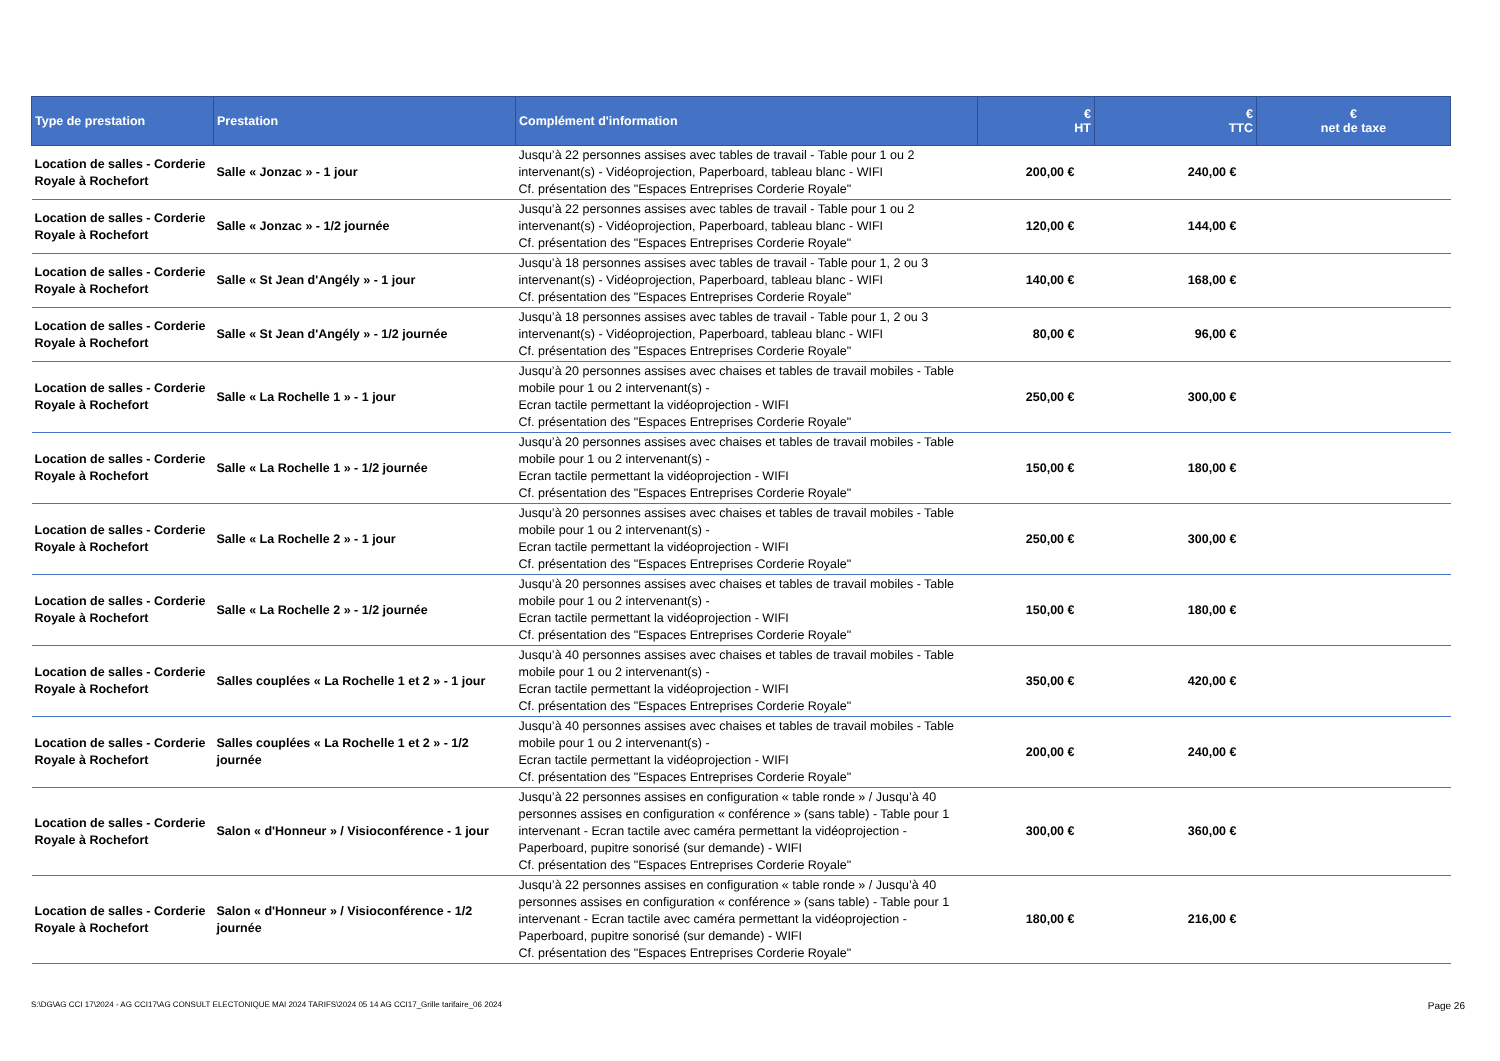| Type de prestation | Prestation | Complément d'information | € HT | € TTC | € net de taxe |
| --- | --- | --- | --- | --- | --- |
| Location de salles - Corderie Royale à Rochefort | Salle « Jonzac » - 1 jour | Jusqu’à 22 personnes assises avec tables de travail - Table pour 1 ou 2 intervenant(s) - Vidéoprojection, Paperboard, tableau blanc - WIFI Cf. présentation des "Espaces Entreprises Corderie Royale" | 200,00 € | 240,00 € | |
| Location de salles - Corderie Royale à Rochefort | Salle « Jonzac » - 1/2 journée | Jusqu’à 22 personnes assises avec tables de travail - Table pour 1 ou 2 intervenant(s) - Vidéoprojection, Paperboard, tableau blanc - WIFI Cf. présentation des "Espaces Entreprises Corderie Royale" | 120,00 € | 144,00 € | |
| Location de salles - Corderie Royale à Rochefort | Salle « St Jean d'Angély » - 1 jour | Jusqu’à 18 personnes assises avec tables de travail - Table pour 1, 2 ou 3 intervenant(s) - Vidéoprojection, Paperboard, tableau blanc - WIFI Cf. présentation des "Espaces Entreprises Corderie Royale" | 140,00 € | 168,00 € | |
| Location de salles - Corderie Royale à Rochefort | Salle « St Jean d'Angély » - 1/2 journée | Jusqu’à 18 personnes assises avec tables de travail - Table pour 1, 2 ou 3 intervenant(s) - Vidéoprojection, Paperboard, tableau blanc - WIFI Cf. présentation des "Espaces Entreprises Corderie Royale" | 80,00 € | 96,00 € | |
| Location de salles - Corderie Royale à Rochefort | Salle « La Rochelle 1 » - 1 jour | Jusqu’à 20 personnes assises avec chaises et tables de travail mobiles - Table mobile pour 1 ou 2 intervenant(s) - Ecran tactile permettant la vidéoprojection - WIFI Cf. présentation des "Espaces Entreprises Corderie Royale" | 250,00 € | 300,00 € | |
| Location de salles - Corderie Royale à Rochefort | Salle « La Rochelle 1 » - 1/2 journée | Jusqu’à 20 personnes assises avec chaises et tables de travail mobiles - Table mobile pour 1 ou 2 intervenant(s) - Ecran tactile permettant la vidéoprojection - WIFI Cf. présentation des "Espaces Entreprises Corderie Royale" | 150,00 € | 180,00 € | |
| Location de salles - Corderie Royale à Rochefort | Salle « La Rochelle 2 » - 1 jour | Jusqu’à 20 personnes assises avec chaises et tables de travail mobiles - Table mobile pour 1 ou 2 intervenant(s) - Ecran tactile permettant la vidéoprojection - WIFI Cf. présentation des "Espaces Entreprises Corderie Royale" | 250,00 € | 300,00 € | |
| Location de salles - Corderie Royale à Rochefort | Salle « La Rochelle 2 » - 1/2 journée | Jusqu’à 20 personnes assises avec chaises et tables de travail mobiles - Table mobile pour 1 ou 2 intervenant(s) - Ecran tactile permettant la vidéoprojection - WIFI Cf. présentation des "Espaces Entreprises Corderie Royale" | 150,00 € | 180,00 € | |
| Location de salles - Corderie Royale à Rochefort | Salles couplées « La Rochelle 1 et 2 » - 1 jour | Jusqu’à 40 personnes assises avec chaises et tables de travail mobiles - Table mobile pour 1 ou 2 intervenant(s) - Ecran tactile permettant la vidéoprojection - WIFI Cf. présentation des "Espaces Entreprises Corderie Royale" | 350,00 € | 420,00 € | |
| Location de salles - Corderie Royale à Rochefort | Salles couplées « La Rochelle 1 et 2 » - 1/2 journée | Jusqu’à 40 personnes assises avec chaises et tables de travail mobiles - Table mobile pour 1 ou 2 intervenant(s) - Ecran tactile permettant la vidéoprojection - WIFI Cf. présentation des "Espaces Entreprises Corderie Royale" | 200,00 € | 240,00 € | |
| Location de salles - Corderie Royale à Rochefort | Salon « d'Honneur » / Visioconférence - 1 jour | Jusqu’à 22 personnes assises en configuration « table ronde » / Jusqu’à 40 personnes assises en configuration « conférence » (sans table) - Table pour 1 intervenant - Ecran tactile avec caméra permettant la vidéoprojection - Paperboard, pupitre sonorisé (sur demande) - WIFI Cf. présentation des "Espaces Entreprises Corderie Royale" | 300,00 € | 360,00 € | |
| Location de salles - Corderie Royale à Rochefort | Salon « d'Honneur » / Visioconférence - 1/2 journée | Jusqu’à 22 personnes assises en configuration « table ronde » / Jusqu’à 40 personnes assises en configuration « conférence » (sans table) - Table pour 1 intervenant - Ecran tactile avec caméra permettant la vidéoprojection - Paperboard, pupitre sonorisé (sur demande) - WIFI Cf. présentation des "Espaces Entreprises Corderie Royale" | 180,00 € | 216,00 € | |
S:\DG\AG CCI 17\2024 - AG CCI17\AG CONSULT ELECTONIQUE MAI 2024 TARIFS\2024 05 14 AG CCI17_Grille tarifaire_06 2024
Page 26